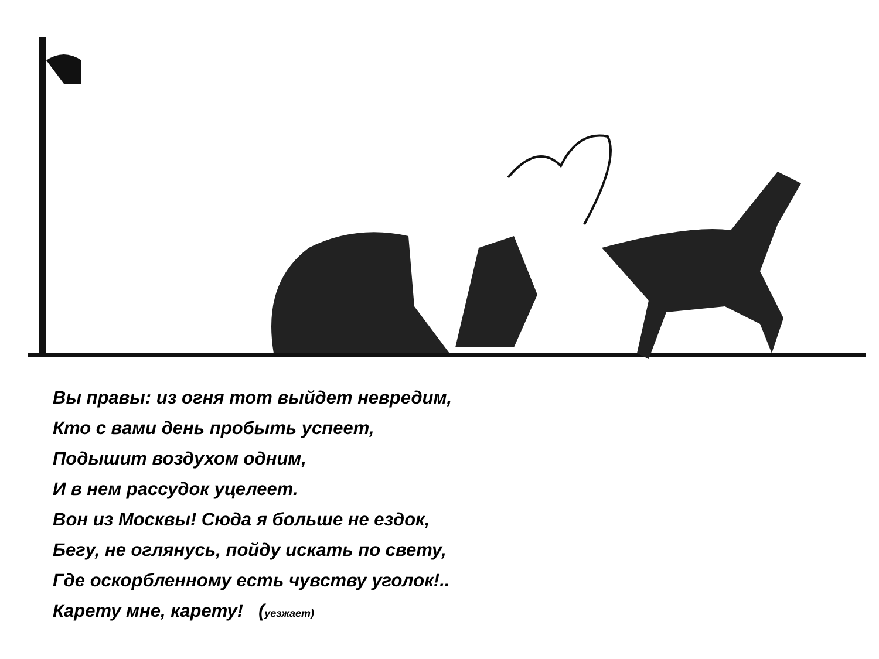Вы правы: из огня тот выйдет невредим,
Кто с вами день пробыть успеет,
Подышит воздухом одним,
И в нем рассудок уцелеет.
Вон из Москвы! Сюда я больше не ездок,
Бегу, не оглянусь, пойду искать по свету,
Где оскорбленному есть чувству уголок!..
Карету мне, карету! (уезжает)